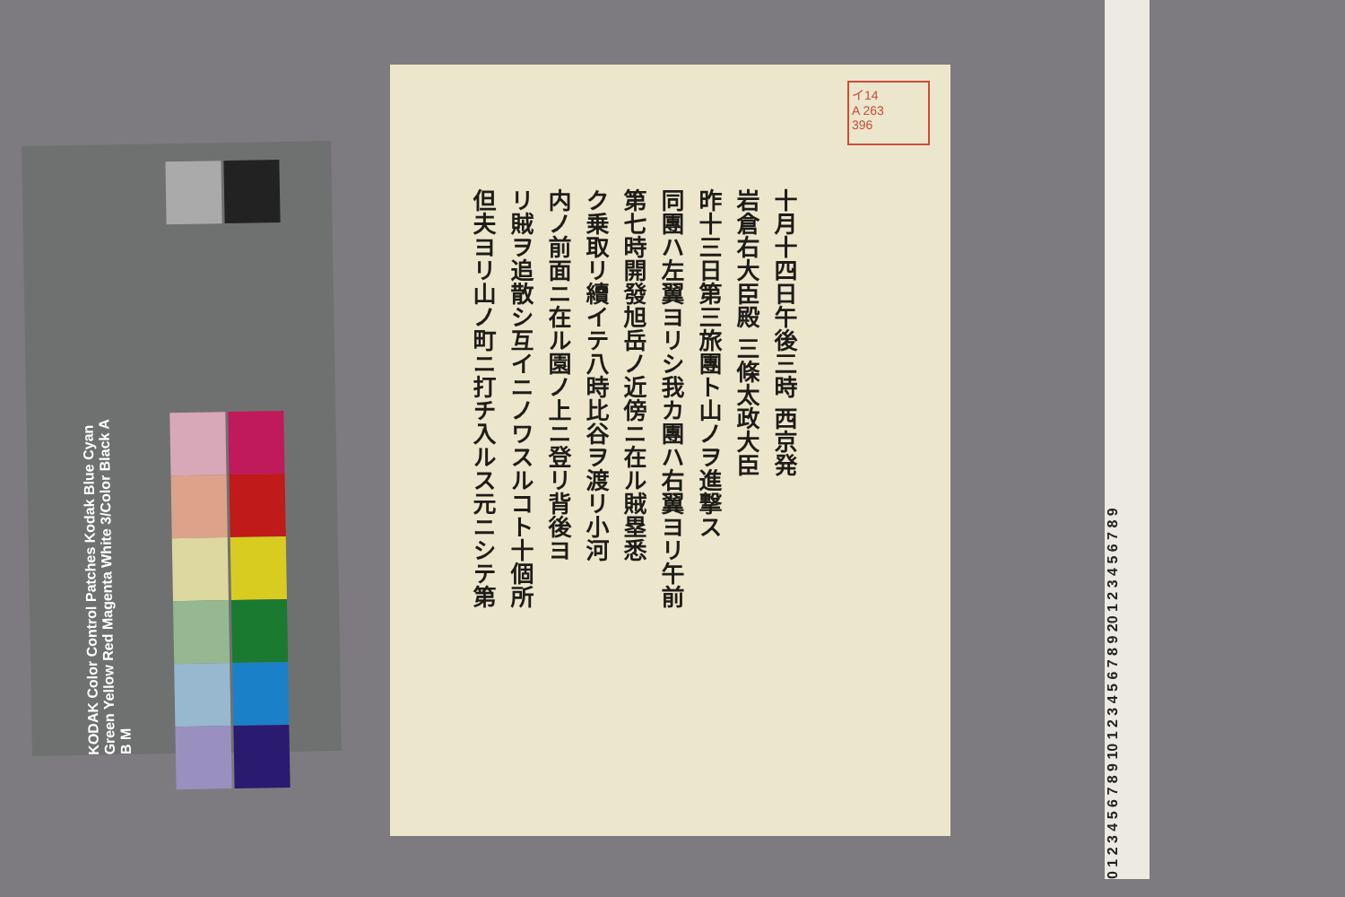KODAK Color Control Patches Kodak Blue Cyan Green Yellow Red Magenta White 3/Color Black A B M
イ14
A 263
396
十月十四日午後三時 西京発
岩倉右大臣殿 三條太政大臣
昨十三日第三旅團ト山ノヲ進撃ス
同團ハ左翼ヨリシ我カ團ハ右翼ヨリ午前
第七時開發旭岳ノ近傍ニ在ル賊塁悉
ク乗取リ續イテ八時比谷ヲ渡リ小河
内ノ前面ニ在ル園ノ上ニ登リ背後ヨ
リ賊ヲ追散シ互イニノワスルコト十個所
但夫ヨリ山ノ町ニ打チ入ルス元ニシテ第
0 1 2 3 4 5 6 7 8 9 10 1 2 3 4 5 6 7 8 9 20 1 2 3 4 5 6 7 8 9